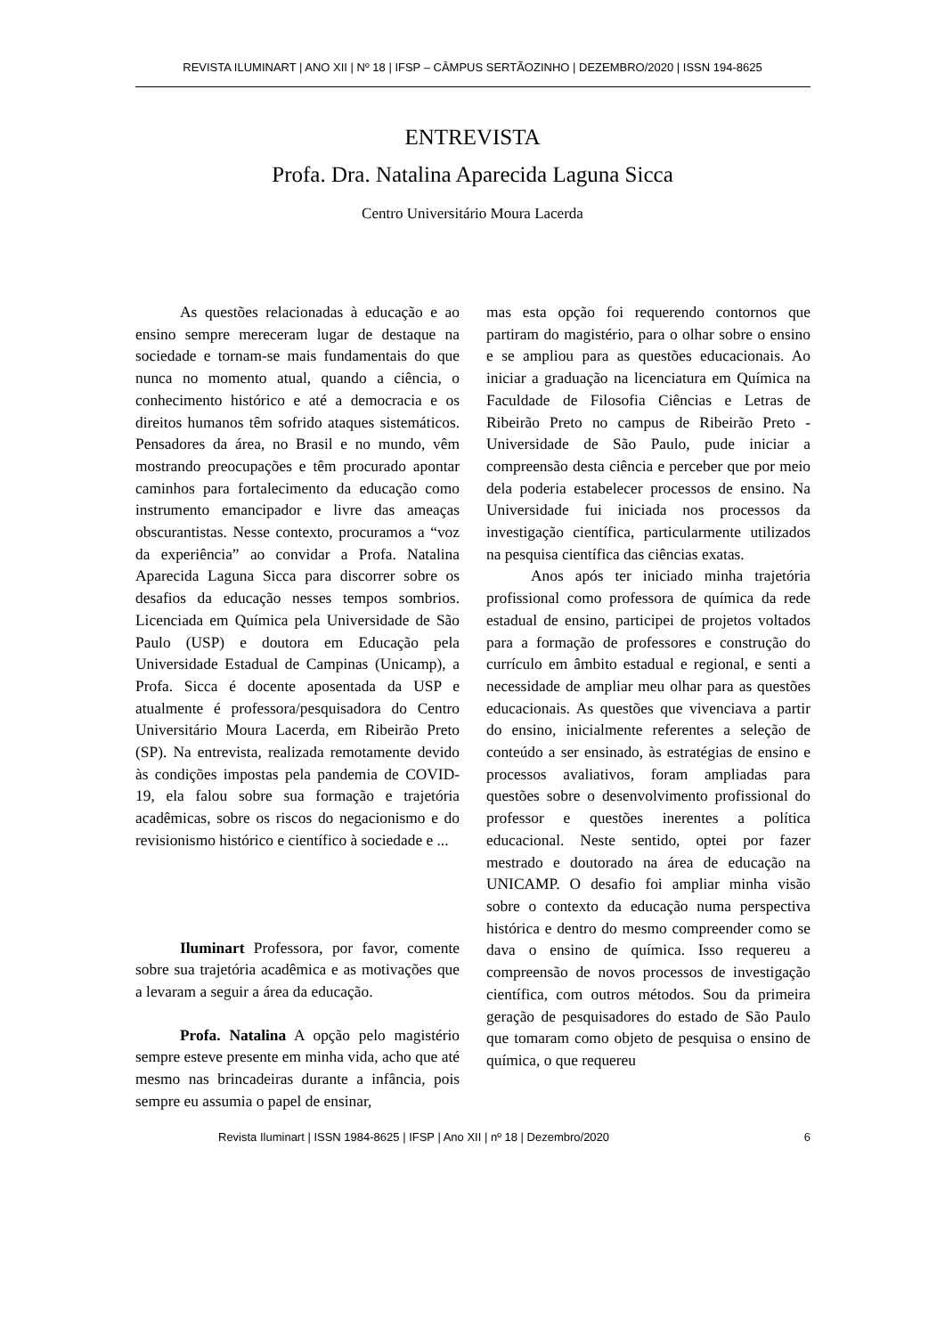REVISTA ILUMINART | ANO XII | Nº 18 | IFSP – CÂMPUS SERTÃOZINHO | DEZEMBRO/2020 | ISSN 194-8625
ENTREVISTA
Profa. Dra. Natalina Aparecida Laguna Sicca
Centro Universitário Moura Lacerda
As questões relacionadas à educação e ao ensino sempre mereceram lugar de destaque na sociedade e tornam-se mais fundamentais do que nunca no momento atual, quando a ciência, o conhecimento histórico e até a democracia e os direitos humanos têm sofrido ataques sistemáticos. Pensadores da área, no Brasil e no mundo, vêm mostrando preocupações e têm procurado apontar caminhos para fortalecimento da educação como instrumento emancipador e livre das ameaças obscurantistas. Nesse contexto, procuramos a “voz da experiência” ao convidar a Profa. Natalina Aparecida Laguna Sicca para discorrer sobre os desafios da educação nesses tempos sombrios. Licenciada em Química pela Universidade de São Paulo (USP) e doutora em Educação pela Universidade Estadual de Campinas (Unicamp), a Profa. Sicca é docente aposentada da USP e atualmente é professora/pesquisadora do Centro Universitário Moura Lacerda, em Ribeirão Preto (SP). Na entrevista, realizada remotamente devido às condições impostas pela pandemia de COVID-19, ela falou sobre sua formação e trajetória acadêmicas, sobre os riscos do negacionismo e do revisionismo histórico e científico à sociedade e ...
Iluminart Professora, por favor, comente sobre sua trajetória acadêmica e as motivações que a levaram a seguir a área da educação.
Profa. Natalina A opção pelo magistério sempre esteve presente em minha vida, acho que até mesmo nas brincadeiras durante a infância, pois sempre eu assumia o papel de ensinar,
mas esta opção foi requerendo contornos que partiram do magistério, para o olhar sobre o ensino e se ampliou para as questões educacionais. Ao iniciar a graduação na licenciatura em Química na Faculdade de Filosofia Ciências e Letras de Ribeirão Preto no campus de Ribeirão Preto - Universidade de São Paulo, pude iniciar a compreensão desta ciência e perceber que por meio dela poderia estabelecer processos de ensino. Na Universidade fui iniciada nos processos da investigação científica, particularmente utilizados na pesquisa científica das ciências exatas.
Anos após ter iniciado minha trajetória profissional como professora de química da rede estadual de ensino, participei de projetos voltados para a formação de professores e construção do currículo em âmbito estadual e regional, e senti a necessidade de ampliar meu olhar para as questões educacionais. As questões que vivenciava a partir do ensino, inicialmente referentes a seleção de conteúdo a ser ensinado, às estratégias de ensino e processos avaliativos, foram ampliadas para questões sobre o desenvolvimento profissional do professor e questões inerentes a política educacional. Neste sentido, optei por fazer mestrado e doutorado na área de educação na UNICAMP. O desafio foi ampliar minha visão sobre o contexto da educação numa perspectiva histórica e dentro do mesmo compreender como se dava o ensino de química. Isso requereu a compreensão de novos processos de investigação científica, com outros métodos. Sou da primeira geração de pesquisadores do estado de São Paulo que tomaram como objeto de pesquisa o ensino de química, o que requereu
Revista Iluminart | ISSN 1984-8625 | IFSP | Ano XII | nº 18 | Dezembro/2020 6